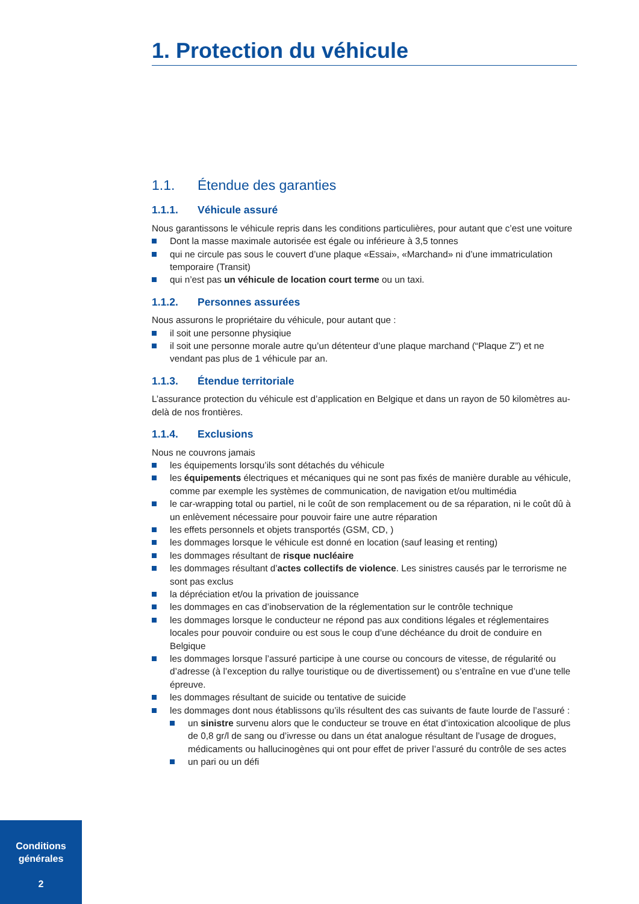1. Protection du véhicule
1.1. Étendue des garanties
1.1.1. Véhicule assuré
Nous garantissons le véhicule repris dans les conditions particulières, pour autant que c’est une voiture
Dont la masse maximale autorisée est égale ou inférieure à 3,5 tonnes
qui ne circule pas sous le couvert d’une plaque «Essai», «Marchand» ni d’une immatriculation temporaire (Transit)
qui n’est pas un véhicule de location court terme ou un taxi.
1.1.2. Personnes assurées
Nous assurons le propriétaire du véhicule, pour autant que :
il soit une personne physiqiue
il soit une personne morale autre qu’un détenteur d’une plaque marchand (“Plaque Z”) et ne vendant pas plus de 1 véhicule par an.
1.1.3. Étendue territoriale
L’assurance protection du véhicule est d’application en Belgique et dans un rayon de 50 kilomètres au-delà de nos frontières.
1.1.4. Exclusions
Nous ne couvrons jamais
les équipements lorsqu’ils sont détachés du véhicule
les équipements électriques et mécaniques qui ne sont pas fixés de manière durable au véhicule, comme par exemple les systèmes de communication, de navigation et/ou multimédia
le car-wrapping total ou partiel, ni le coût de son remplacement ou de sa réparation, ni le coût dû à un enlèvement nécessaire pour pouvoir faire une autre réparation
les effets personnels et objets transportés (GSM, CD, )
les dommages lorsque le véhicule est donné en location (sauf leasing et renting)
les dommages résultant de risque nucléaire
les dommages résultant d’actes collectifs de violence. Les sinistres causés par le terrorisme ne sont pas exclus
la dépréciation et/ou la privation de jouissance
les dommages en cas d’inobservation de la réglementation sur le contrôle technique
les dommages lorsque le conducteur ne répond pas aux conditions légales et réglementaires locales pour pouvoir conduire ou est sous le coup d’une déchéance du droit de conduire en Belgique
les dommages lorsque l’assuré participe à une course ou concours de vitesse, de régularité ou d’adresse (à l’exception du rallye touristique ou de divertissement) ou s’entraîne en vue d’une telle épreuve.
les dommages résultant de suicide ou tentative de suicide
les dommages dont nous établissons qu’ils résultent des cas suivants de faute lourde de l’assuré :
un sinistre survenu alors que le conducteur se trouve en état d’intoxication alcoolique de plus de 0,8 gr/l de sang ou d’ivresse ou dans un état analogue résultant de l’usage de drogues, médicaments ou hallucinogènes qui ont pour effet de priver l’assuré du contrôle de ses actes
un pari ou un défi
Conditions
générales
2